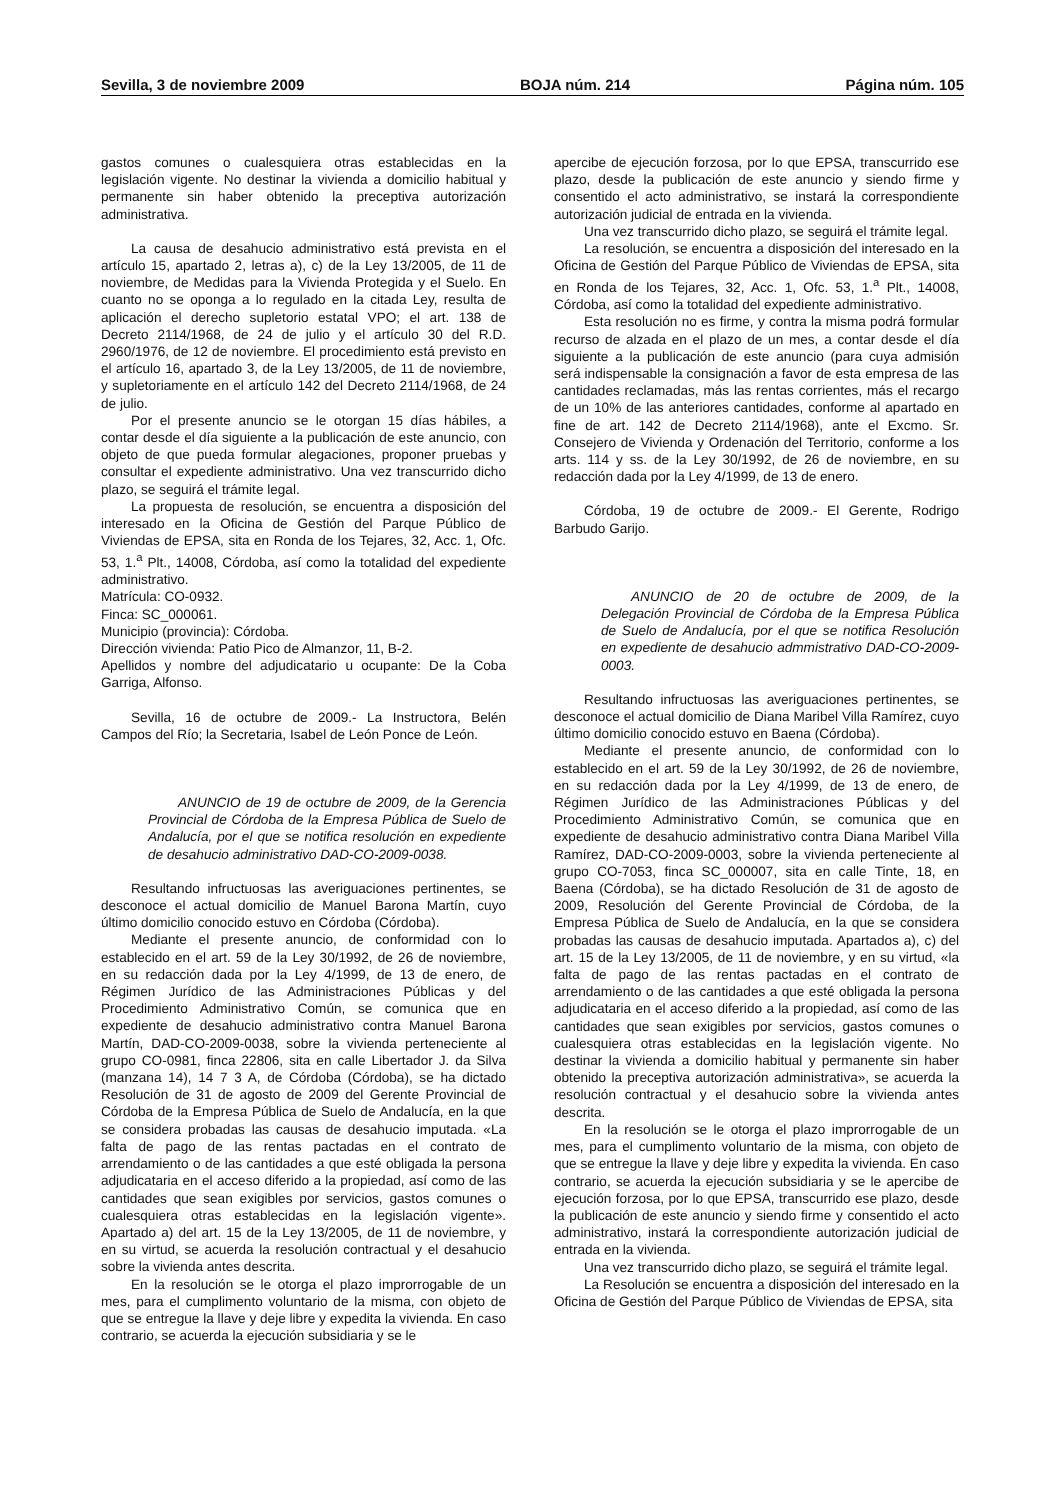Sevilla, 3 de noviembre 2009 BOJA núm. 214 Página núm. 105
gastos comunes o cualesquiera otras establecidas en la legislación vigente. No destinar la vivienda a domicilio habitual y permanente sin haber obtenido la preceptiva autorización administrativa.
La causa de desahucio administrativo está prevista en el artículo 15, apartado 2, letras a), c) de la Ley 13/2005, de 11 de noviembre, de Medidas para la Vivienda Protegida y el Suelo. En cuanto no se oponga a lo regulado en la citada Ley, resulta de aplicación el derecho supletorio estatal VPO; el art. 138 de Decreto 2114/1968, de 24 de julio y el artículo 30 del R.D. 2960/1976, de 12 de noviembre. El procedimiento está previsto en el artículo 16, apartado 3, de la Ley 13/2005, de 11 de noviembre, y supletoriamente en el artículo 142 del Decreto 2114/1968, de 24 de julio.
Por el presente anuncio se le otorgan 15 días hábiles, a contar desde el día siguiente a la publicación de este anuncio, con objeto de que pueda formular alegaciones, proponer pruebas y consultar el expediente administrativo. Una vez transcurrido dicho plazo, se seguirá el trámite legal.
La propuesta de resolución, se encuentra a disposición del interesado en la Oficina de Gestión del Parque Público de Viviendas de EPSA, sita en Ronda de los Tejares, 32, Acc. 1, Ofc. 53, 1.<sup>a</sup> Plt., 14008, Córdoba, así como la totalidad del expediente administrativo.
Matrícula: CO-0932.
Finca: SC_000061.
Municipio (provincia): Córdoba.
Dirección vivienda: Patio Pico de Almanzor, 11, B-2.
Apellidos y nombre del adjudicatario u ocupante: De la Coba Garriga, Alfonso.
Sevilla, 16 de octubre de 2009.- La Instructora, Belén Campos del Río; la Secretaria, Isabel de León Ponce de León.
ANUNCIO de 19 de octubre de 2009, de la Gerencia Provincial de Córdoba de la Empresa Pública de Suelo de Andalucía, por el que se notifica resolución en expediente de desahucio administrativo DAD-CO-2009-0038.
Resultando infructuosas las averiguaciones pertinentes, se desconoce el actual domicilio de Manuel Barona Martín, cuyo último domicilio conocido estuvo en Córdoba (Córdoba).
Mediante el presente anuncio, de conformidad con lo establecido en el art. 59 de la Ley 30/1992, de 26 de noviembre, en su redacción dada por la Ley 4/1999, de 13 de enero, de Régimen Jurídico de las Administraciones Públicas y del Procedimiento Administrativo Común, se comunica que en expediente de desahucio administrativo contra Manuel Barona Martín, DAD-CO-2009-0038, sobre la vivienda perteneciente al grupo CO-0981, finca 22806, sita en calle Libertador J. da Silva (manzana 14), 14 7 3 A, de Córdoba (Córdoba), se ha dictado Resolución de 31 de agosto de 2009 del Gerente Provincial de Córdoba de la Empresa Pública de Suelo de Andalucía, en la que se considera probadas las causas de desahucio imputada. «La falta de pago de las rentas pactadas en el contrato de arrendamiento o de las cantidades a que esté obligada la persona adjudicataria en el acceso diferido a la propiedad, así como de las cantidades que sean exigibles por servicios, gastos comunes o cualesquiera otras establecidas en la legislación vigente». Apartado a) del art. 15 de la Ley 13/2005, de 11 de noviembre, y en su virtud, se acuerda la resolución contractual y el desahucio sobre la vivienda antes descrita.
En la resolución se le otorga el plazo improrrogable de un mes, para el cumplimento voluntario de la misma, con objeto de que se entregue la llave y deje libre y expedita la vivienda. En caso contrario, se acuerda la ejecución subsidiaria y se le
apercibe de ejecución forzosa, por lo que EPSA, transcurrido ese plazo, desde la publicación de este anuncio y siendo firme y consentido el acto administrativo, se instará la correspondiente autorización judicial de entrada en la vivienda.
Una vez transcurrido dicho plazo, se seguirá el trámite legal.
La resolución, se encuentra a disposición del interesado en la Oficina de Gestión del Parque Público de Viviendas de EPSA, sita en Ronda de los Tejares, 32, Acc. 1, Ofc. 53, 1.<sup>a</sup> Plt., 14008, Córdoba, así como la totalidad del expediente administrativo.
Esta resolución no es firme, y contra la misma podrá formular recurso de alzada en el plazo de un mes, a contar desde el día siguiente a la publicación de este anuncio (para cuya admisión será indispensable la consignación a favor de esta empresa de las cantidades reclamadas, más las rentas corrientes, más el recargo de un 10% de las anteriores cantidades, conforme al apartado en fine de art. 142 de Decreto 2114/1968), ante el Excmo. Sr. Consejero de Vivienda y Ordenación del Territorio, conforme a los arts. 114 y ss. de la Ley 30/1992, de 26 de noviembre, en su redacción dada por la Ley 4/1999, de 13 de enero.
Córdoba, 19 de octubre de 2009.- El Gerente, Rodrigo Barbudo Garijo.
ANUNCIO de 20 de octubre de 2009, de la Delegación Provincial de Córdoba de la Empresa Pública de Suelo de Andalucía, por el que se notifica Resolución en expediente de desahucio admmistrativo DAD-CO-2009-0003.
Resultando infructuosas las averiguaciones pertinentes, se desconoce el actual domicilio de Diana Maribel Villa Ramírez, cuyo último domicilio conocido estuvo en Baena (Córdoba).
Mediante el presente anuncio, de conformidad con lo establecido en el art. 59 de la Ley 30/1992, de 26 de noviembre, en su redacción dada por la Ley 4/1999, de 13 de enero, de Régimen Jurídico de las Administraciones Públicas y del Procedimiento Administrativo Común, se comunica que en expediente de desahucio administrativo contra Diana Maribel Villa Ramírez, DAD-CO-2009-0003, sobre la vivienda perteneciente al grupo CO-7053, finca SC_000007, sita en calle Tinte, 18, en Baena (Córdoba), se ha dictado Resolución de 31 de agosto de 2009, Resolución del Gerente Provincial de Córdoba, de la Empresa Pública de Suelo de Andalucía, en la que se considera probadas las causas de desahucio imputada. Apartados a), c) del art. 15 de la Ley 13/2005, de 11 de noviembre, y en su virtud, «la falta de pago de las rentas pactadas en el contrato de arrendamiento o de las cantidades a que esté obligada la persona adjudicataria en el acceso diferido a la propiedad, así como de las cantidades que sean exigibles por servicios, gastos comunes o cualesquiera otras establecidas en la legislación vigente. No destinar la vivienda a domicilio habitual y permanente sin haber obtenido la preceptiva autorización administrativa», se acuerda la resolución contractual y el desahucio sobre la vivienda antes descrita.
En la resolución se le otorga el plazo improrrogable de un mes, para el cumplimento voluntario de la misma, con objeto de que se entregue la llave y deje libre y expedita la vivienda. En caso contrario, se acuerda la ejecución subsidiaria y se le apercibe de ejecución forzosa, por lo que EPSA, transcurrido ese plazo, desde la publicación de este anuncio y siendo firme y consentido el acto administrativo, instará la correspondiente autorización judicial de entrada en la vivienda.
Una vez transcurrido dicho plazo, se seguirá el trámite legal.
La Resolución se encuentra a disposición del interesado en la Oficina de Gestión del Parque Público de Viviendas de EPSA, sita